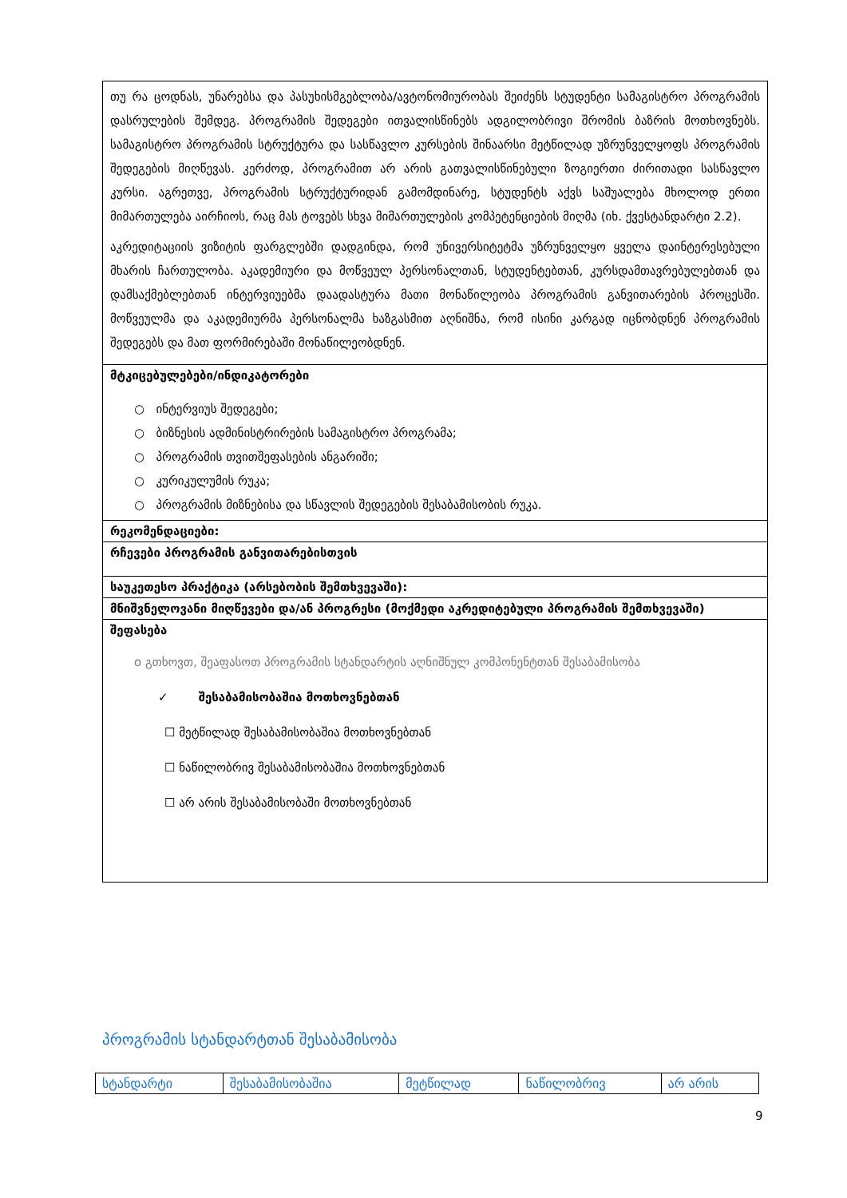| თუ რა ცოდნას, უნარებსა და პასუხისმგებლობა/ავტონომიურობას შეიძენს სტუდენტი სამაგისტრო პროგრამის დასრულების შემდეგ. პროგრამის შედეგები ითვალისწინებს ადგილობრივი შრომის ბაზრის მოთხოვნებს. სამაგისტრო პროგრამის სტრუქტურა და სასწავლო კურსების შინაარსი მეტწილად უზრუნველყოფს პროგრამის შედეგების მიღწევას. კერძოდ, პროგრამით არ არის გათვალისწინებული ზოგიერთი ძირითადი სასწავლო კურსი. აგრეთვე, პროგრამის სტრუქტურიდან გამომდინარე, სტუდენტს აქვს საშუალება მხოლოდ ერთი მიმართულება აირჩიოს, რაც მას ტოვებს სხვა მიმართულების კომპეტენციების მიღმა (იხ. ქვესტანდარტი 2.2). აკრედიტაციის ვიზიტის ფარგლებში დადგინდა, რომ უნივერსიტეტმა უზრუნველყო ყველა დაინტერესებული მხარის ჩართულობა. აკადემიური და მოწვეულ პერსონალთან, სტუდენტებთან, კურსდამთავრებულებთან და დამსაქმებლებთან ინტერვიუებმა დაადასტურა მათი მონაწილეობა პროგრამის განვითარების პროცესში. მოწვეულმა და აკადემიურმა პერსონალმა ხაზგასმით აღნიშნა, რომ ისინი კარგად იცნობდნენ პროგრამის შედეგებს და მათ ფორმირებაში მონაწილეობდნენ. |
| მტკიცებულებები/ინდიკატორები ○ ინტერვიუს შედეგები; ○ ბიზნესის ადმინისტრირების სამაგისტრო პროგრამა; ○ პროგრამის თვითშეფასების ანგარიში; ○ კურიკულუმის რუკა; ○ პროგრამის მიზნებისა და სწავლის შედეგების შესაბამისობის რუკა. |
| რეკომენდაციები: |
| რჩევები პროგრამის განვითარებისთვის |
| საუკეთესო პრაქტიკა (არსებობის შემთხვევაში): |
| მნიშვნელოვანი მიღწევები და/ან პროგრესი (მოქმედი აკრედიტებული პროგრამის შემთხვევაში) |
| შეფასება o გთხოვთ, შეაფასოთ პროგრამის სტანდარტის აღნიშნულ კომპონენტთან შესაბამისობა ✓ შესაბამისობაშია მოთხოვნებთან ☐ მეტწილად შესაბამისობაშია მოთხოვნებთან ☐ ნაწილობრივ შესაბამისობაშია მოთხოვნებთან ☐ არ არის შესაბამისობაში მოთხოვნებთან |
პროგრამის სტანდარტთან შესაბამისობა
| სტანდარტი | შესაბამისობაშია | მეტწილად | ნაწილობრივ | არ არის |
9